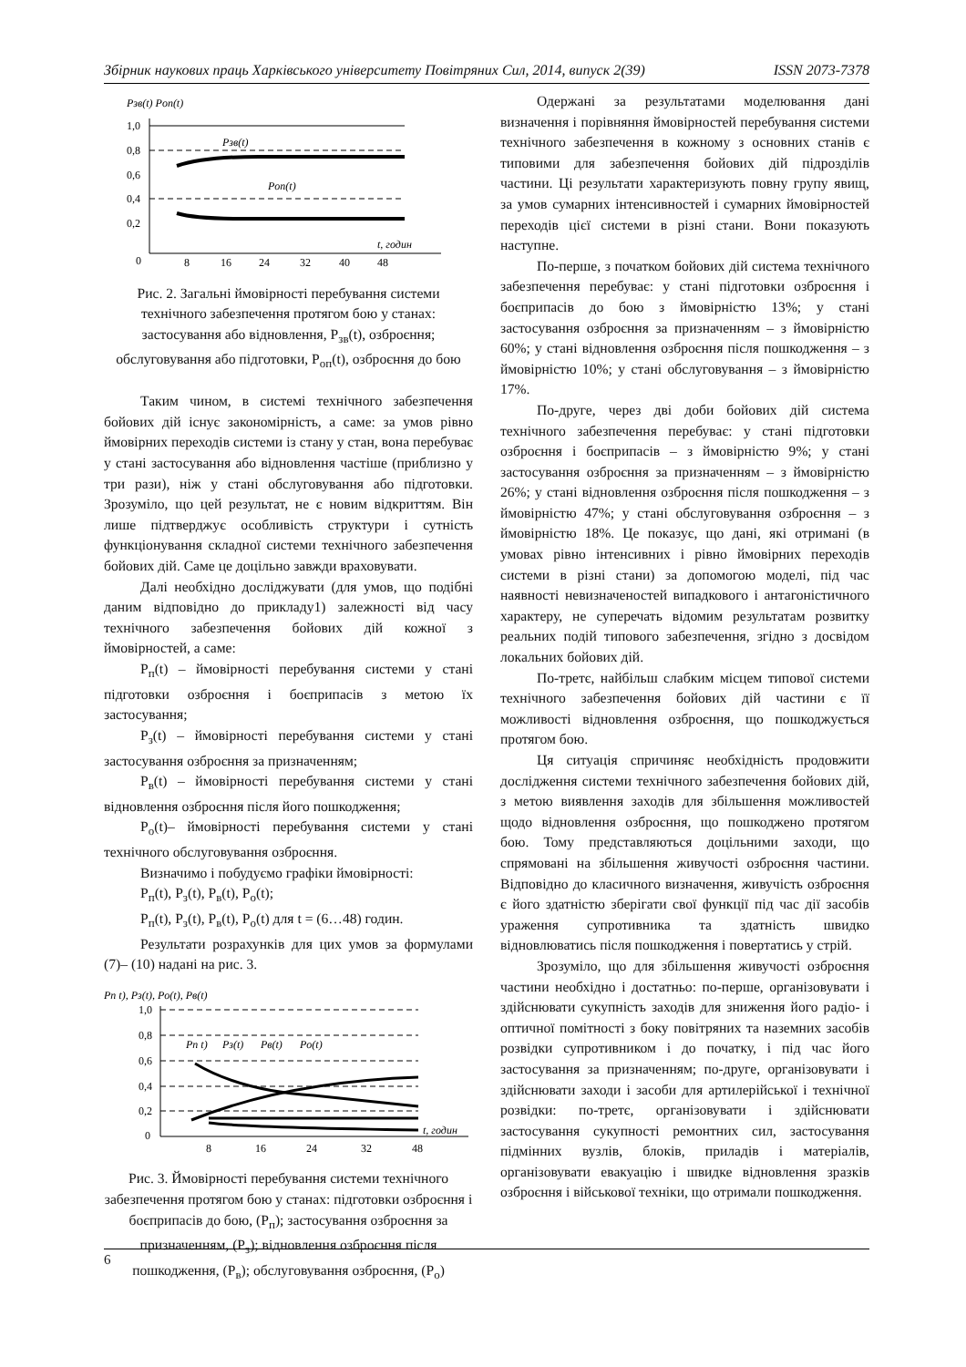Збірник наукових праць Харківського університету Повітряних Сил, 2014, випуск 2(39) ISSN 2073-7378
Pзв(t) Pоп(t)
1,0
0,8
0,6
0,4
0,2
0
Pзв(t)
Pоп(t)
t, годин
8
16
24
32
40
48
Рис. 2. Загальні ймовірності перебування системи технічного забезпечення протягом бою у станах: застосування або відновлення, P<sub>зв</sub>(t), озброєння; обслуговування або підготовки, P<sub>оп</sub>(t), озброєння до бою
Таким чином, в системі технічного забезпечення бойових дій існує закономірність, а саме: за умов рівно ймовірних переходів системи із стану у стан, вона перебуває у стані застосування або відновлення частіше (приблизно у три рази), ніж у стані обслуговування або підготовки. Зрозуміло, що цей результат, не є новим відкриттям. Він лише підтверджує особливість структури і сутність функціонування складної системи технічного забезпечення бойових дій. Саме це доцільно завжди враховувати.
Далі необхідно досліджувати (для умов, що подібні даним відповідно до прикладу1) залежності від часу технічного забезпечення бойових дій кожної з ймовірностей, а саме:
P<sub>п</sub>(t) – ймовірності перебування системи у стані підготовки озброєння і боєприпасів з метою їх застосування;
P<sub>з</sub>(t) – ймовірності перебування системи у стані застосування озброєння за призначенням;
P<sub>в</sub>(t) – ймовірності перебування системи у стані відновлення озброєння після його пошкодження;
P<sub>о</sub>(t)– ймовірності перебування системи у стані технічного обслуговування озброєння.
Визначимо і побудуємо графіки ймовірності:
P<sub>п</sub>(t), P<sub>з</sub>(t), P<sub>в</sub>(t), P<sub>о</sub>(t);
P<sub>п</sub>(t), P<sub>з</sub>(t), P<sub>в</sub>(t), P<sub>о</sub>(t) для t = (6…48) годин.
Результати розрахунків для цих умов за формулами (7)– (10) надані на рис. 3.
Pп t), Pз(t), Pо(t), Pв(t)
1,0
0,8
0,6
0,4
0,2
0
Pп t)
Pз(t)
Pв(t)
Pо(t)
t, годин
8
16
24
32
48
Рис. 3. Ймовірності перебування системи технічного забезпечення протягом бою у станах: підготовки озброєння і боєприпасів до бою, (P<sub>п</sub>); застосування озброєння за призначенням, (P<sub>з</sub>); відновлення озброєння після пошкодження, (P<sub>в</sub>); обслуговування озброєння, (P<sub>о</sub>)
Одержані за результатами моделювання дані визначення і порівняння ймовірностей перебування системи технічного забезпечення в кожному з основних станів є типовими для забезпечення бойових дій підрозділів частини. Ці результати характеризують повну групу явищ, за умов сумарних інтенсивностей і сумарних ймовірностей переходів цієї системи в різні стани. Вони показують наступне.
По-перше, з початком бойових дій система технічного забезпечення перебуває: у стані підготовки озброєння і боєприпасів до бою з ймовірністю 13%; у стані застосування озброєння за призначенням – з ймовірністю 60%; у стані відновлення озброєння після пошкодження – з ймовірністю 10%; у стані обслуговування – з ймовірністю 17%.
По-друге, через дві доби бойових дій система технічного забезпечення перебуває: у стані підготовки озброєння і боєприпасів – з ймовірністю 9%; у стані застосування озброєння за призначенням – з ймовірністю 26%; у стані відновлення озброєння після пошкодження – з ймовірністю 47%; у стані обслуговування озброєння – з ймовірністю 18%. Це показує, що дані, які отримані (в умовах рівно інтенсивних і рівно ймовірних переходів системи в різні стани) за допомогою моделі, під час наявності невизначеностей випадкового і антагоністичного характеру, не суперечать відомим результатам розвитку реальних подій типового забезпечення, згідно з досвідом локальних бойових дій.
По-третє, найбільш слабким місцем типової системи технічного забезпечення бойових дій частини є її можливості відновлення озброєння, що пошкоджується протягом бою.
Ця ситуація спричиняє необхідність продовжити дослідження системи технічного забезпечення бойових дій, з метою виявлення заходів для збільшення можливостей щодо відновлення озброєння, що пошкоджено протягом бою. Тому представляються доцільними заходи, що спрямовані на збільшення живучості озброєння частини. Відповідно до класичного визначення, живучість озброєння є його здатністю зберігати свої функції під час дії засобів ураження супротивника та здатність швидко відновлюватись після пошкодження і повертатись у стрій.
Зрозуміло, що для збільшення живучості озброєння частини необхідно і достатньо: по-перше, організовувати і здійснювати сукупність заходів для зниження його радіо- і оптичної помітності з боку повітряних та наземних засобів розвідки супротивником і до початку, і під час його застосування за призначенням; по-друге, організовувати і здійснювати заходи і засоби для артилерійської і технічної розвідки: по-третє, організовувати і здійснювати застосування сукупності ремонтних сил, застосування підмінних вузлів, блоків, приладів і матеріалів, організовувати евакуацію і швидке відновлення зразків озброєння і військової техніки, що отримали пошкодження.
6